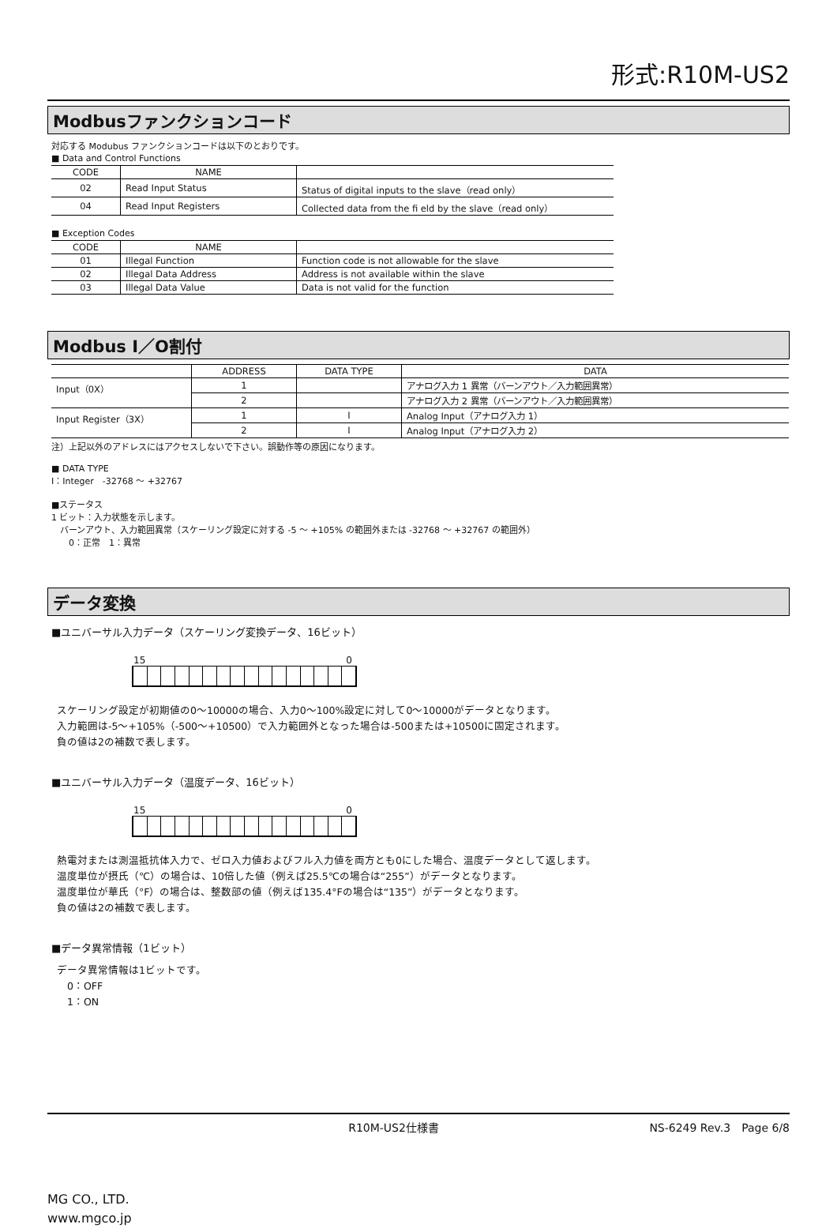形式:R10M-US2
Modbusファンクションコード
対応する Modubus ファンクションコードは以下のとおりです。
■ Data and Control Functions
| CODE | NAME | |
| --- | --- | --- |
| 02 | Read Input Status | Status of digital inputs to the slave（read only） |
| 04 | Read Input Registers | Collected data from the fi eld by the slave（read only） |
■ Exception Codes
| CODE | NAME | |
| --- | --- | --- |
| 01 | Illegal Function | Function code is not allowable for the slave |
| 02 | Illegal Data Address | Address is not available within the slave |
| 03 | Illegal Data Value | Data is not valid for the function |
Modbus I／O割付
| | ADDRESS | DATA TYPE | DATA |
| --- | --- | --- | --- |
| Input（0X） | 1 | | アナログ入力 1 異常（バーンアウト／入力範囲異常） |
| | 2 | | アナログ入力 2 異常（バーンアウト／入力範囲異常） |
| Input Register（3X） | 1 | I | Analog Input（アナログ入力 1） |
| | 2 | I | Analog Input（アナログ入力 2） |
注）上記以外のアドレスにはアクセスしないで下さい。誤動作等の原因になります。
■ DATA TYPE
I：Integer　-32768 ～ +32767
■ステータス
1 ビット：入力状態を示します。
　バーンアウト、入力範囲異常（スケーリング設定に対する -5 ～ +105% の範囲外または -32768 ～ +32767 の範囲外）
　　0：正常　1：異常
データ変換
■ユニバーサル入力データ（スケーリング変換データ、16ビット）
15 0
スケーリング設定が初期値の0～10000の場合、入力0～100%設定に対して0～10000がデータとなります。
入力範囲は-5～+105%（-500～+10500）で入力範囲外となった場合は-500または+10500に固定されます。
負の値は2の補数で表します。
■ユニバーサル入力データ（温度データ、16ビット）
15 0
熱電対または測温抵抗体入力で、ゼロ入力値およびフル入力値を両方とも0にした場合、温度データとして返します。
温度単位が摂氏（℃）の場合は、10倍した値（例えば25.5℃の場合は“255”）がデータとなります。
温度単位が華氏（°F）の場合は、整数部の値（例えば135.4°Fの場合は“135”）がデータとなります。
負の値は2の補数で表します。
■データ異常情報（1ビット）
データ異常情報は1ビットです。
　0：OFF
　1：ON
R10M-US2仕様書 NS-6249 Rev.3　Page 6/8
MG CO., LTD.
www.mgco.jp